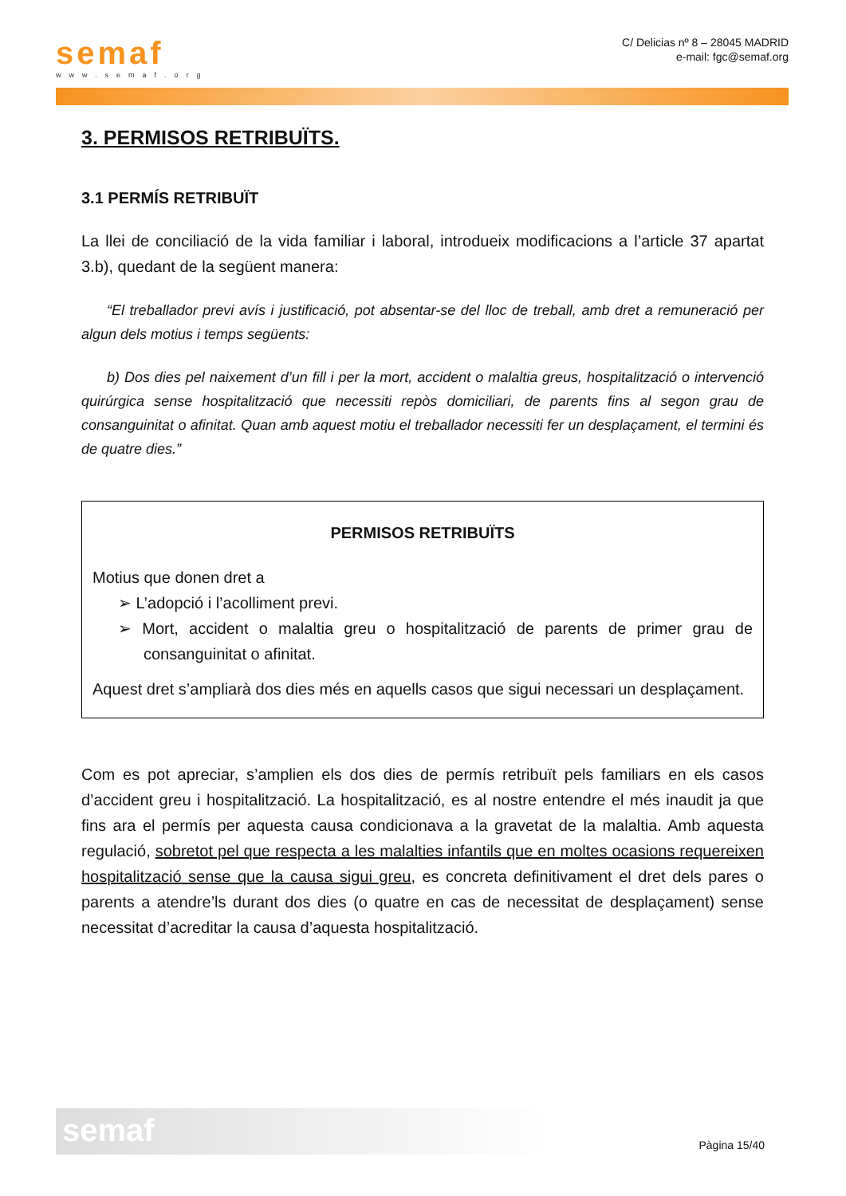semaf
www.semaf.org
C/ Delicias nº 8 – 28045 MADRID
e-mail: fgc@semaf.org
3. PERMISOS RETRIBUÏTS.
3.1 PERMÍS RETRIBUÏT
La llei de conciliació de la vida familiar i laboral, introdueix modificacions a l’article 37 apartat 3.b), quedant de la següent manera:
“El treballador previ avís i justificació, pot absentar-se del lloc de treball, amb dret a remuneració per algun dels motius i temps següents:
b) Dos dies pel naixement d’un fill i per la mort, accident o malaltia greus, hospitalització o intervenció quirúrgica sense hospitalització que necessiti repòs domiciliari, de parents fins al segon grau de consanguinitat o afinitat. Quan amb aquest motiu el treballador necessiti fer un desplaçament, el termini és de quatre dies.”
PERMISOS RETRIBUÏTS
Motius que donen dret a
➢ L’adopció i l’acolliment previ.
➢ Mort, accident o malaltia greu o hospitalització de parents de primer grau de consanguinitat o afinitat.
Aquest dret s’ampliarà dos dies més en aquells casos que sigui necessari un desplaçament.
Com es pot apreciar, s’amplien els dos dies de permís retribuït pels familiars en els casos d’accident greu i hospitalització. La hospitalització, es al nostre entendre el més inaudit ja que fins ara el permís per aquesta causa condicionava a la gravetat de la malaltia. Amb aquesta regulació, sobretot pel que respecta a les malalties infantils que en moltes ocasions requereixen hospitalització sense que la causa sigui greu, es concreta definitivament el dret dels pares o parents a atendre’ls durant dos dies (o quatre en cas de necessitat de desplaçament) sense necessitat d’acreditar la causa d’aquesta hospitalització.
semaf
Pàgina 15/40